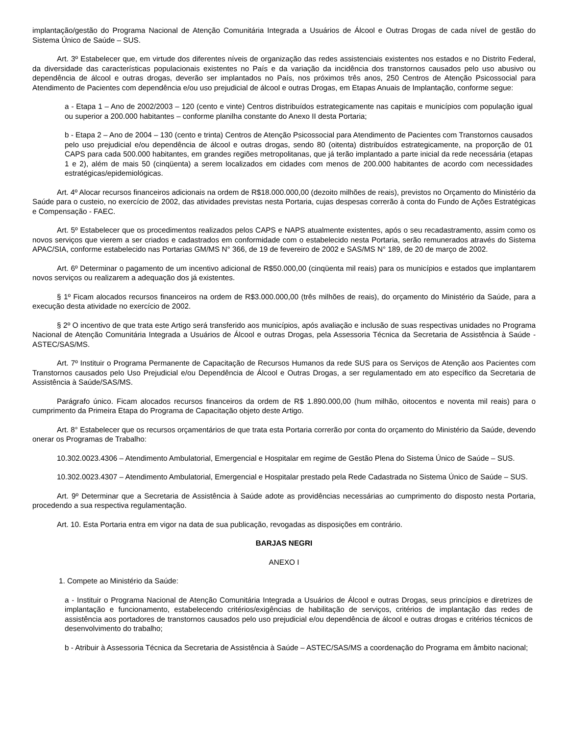implantação/gestão do Programa Nacional de Atenção Comunitária Integrada a Usuários de Álcool e Outras Drogas de cada nível de gestão do Sistema Único de Saúde – SUS.
Art. 3º Estabelecer que, em virtude dos diferentes níveis de organização das redes assistenciais existentes nos estados e no Distrito Federal, da diversidade das características populacionais existentes no País e da variação da incidência dos transtornos causados pelo uso abusivo ou dependência de álcool e outras drogas, deverão ser implantados no País, nos próximos três anos, 250 Centros de Atenção Psicossocial para Atendimento de Pacientes com dependência e/ou uso prejudicial de álcool e outras Drogas, em Etapas Anuais de Implantação, conforme segue:
a - Etapa 1 – Ano de 2002/2003 – 120 (cento e vinte) Centros distribuídos estrategicamente nas capitais e municípios com população igual ou superior a 200.000 habitantes – conforme planilha constante do Anexo II desta Portaria;
b - Etapa 2 – Ano de 2004 – 130 (cento e trinta) Centros de Atenção Psicossocial para Atendimento de Pacientes com Transtornos causados pelo uso prejudicial e/ou dependência de álcool e outras drogas, sendo 80 (oitenta) distribuídos estrategicamente, na proporção de 01 CAPS para cada 500.000 habitantes, em grandes regiões metropolitanas, que já terão implantado a parte inicial da rede necessária (etapas 1 e 2), além de mais 50 (cinqüenta) a serem localizados em cidades com menos de 200.000 habitantes de acordo com necessidades estratégicas/epidemiológicas.
Art. 4º Alocar recursos financeiros adicionais na ordem de R$18.000.000,00 (dezoito milhões de reais), previstos no Orçamento do Ministério da Saúde para o custeio, no exercício de 2002, das atividades previstas nesta Portaria, cujas despesas correrão à conta do Fundo de Ações Estratégicas e Compensação - FAEC.
Art. 5º Estabelecer que os procedimentos realizados pelos CAPS e NAPS atualmente existentes, após o seu recadastramento, assim como os novos serviços que vierem a ser criados e cadastrados em conformidade com o estabelecido nesta Portaria, serão remunerados através do Sistema APAC/SIA, conforme estabelecido nas Portarias GM/MS N° 366, de 19 de fevereiro de 2002 e SAS/MS N° 189, de 20 de março de 2002.
Art. 6º Determinar o pagamento de um incentivo adicional de R$50.000,00 (cinqüenta mil reais) para os municípios e estados que implantarem novos serviços ou realizarem a adequação dos já existentes.
§ 1º Ficam alocados recursos financeiros na ordem de R$3.000.000,00 (três milhões de reais), do orçamento do Ministério da Saúde, para a execução desta atividade no exercício de 2002.
§ 2º O incentivo de que trata este Artigo será transferido aos municípios, após avaliação e inclusão de suas respectivas unidades no Programa Nacional de Atenção Comunitária Integrada a Usuários de Álcool e outras Drogas, pela Assessoria Técnica da Secretaria de Assistência à Saúde - ASTEC/SAS/MS.
Art. 7º Instituir o Programa Permanente de Capacitação de Recursos Humanos da rede SUS para os Serviços de Atenção aos Pacientes com Transtornos causados pelo Uso Prejudicial e/ou Dependência de Álcool e Outras Drogas, a ser regulamentado em ato específico da Secretaria de Assistência à Saúde/SAS/MS.
Parágrafo único. Ficam alocados recursos financeiros da ordem de R$ 1.890.000,00 (hum milhão, oitocentos e noventa mil reais) para o cumprimento da Primeira Etapa do Programa de Capacitação objeto deste Artigo.
Art. 8° Estabelecer que os recursos orçamentários de que trata esta Portaria correrão por conta do orçamento do Ministério da Saúde, devendo onerar os Programas de Trabalho:
10.302.0023.4306 – Atendimento Ambulatorial, Emergencial e Hospitalar em regime de Gestão Plena do Sistema Único de Saúde – SUS.
10.302.0023.4307 – Atendimento Ambulatorial, Emergencial e Hospitalar prestado pela Rede Cadastrada no Sistema Único de Saúde – SUS.
Art. 9º Determinar que a Secretaria de Assistência à Saúde adote as providências necessárias ao cumprimento do disposto nesta Portaria, procedendo a sua respectiva regulamentação.
Art. 10. Esta Portaria entra em vigor na data de sua publicação, revogadas as disposições em contrário.
BARJAS NEGRI
ANEXO I
1. Compete ao Ministério da Saúde:
a - Instituir o Programa Nacional de Atenção Comunitária Integrada a Usuários de Álcool e outras Drogas, seus princípios e diretrizes de implantação e funcionamento, estabelecendo critérios/exigências de habilitação de serviços, critérios de implantação das redes de assistência aos portadores de transtornos causados pelo uso prejudicial e/ou dependência de álcool e outras drogas e critérios técnicos de desenvolvimento do trabalho;
b - Atribuir à Assessoria Técnica da Secretaria de Assistência à Saúde – ASTEC/SAS/MS a coordenação do Programa em âmbito nacional;